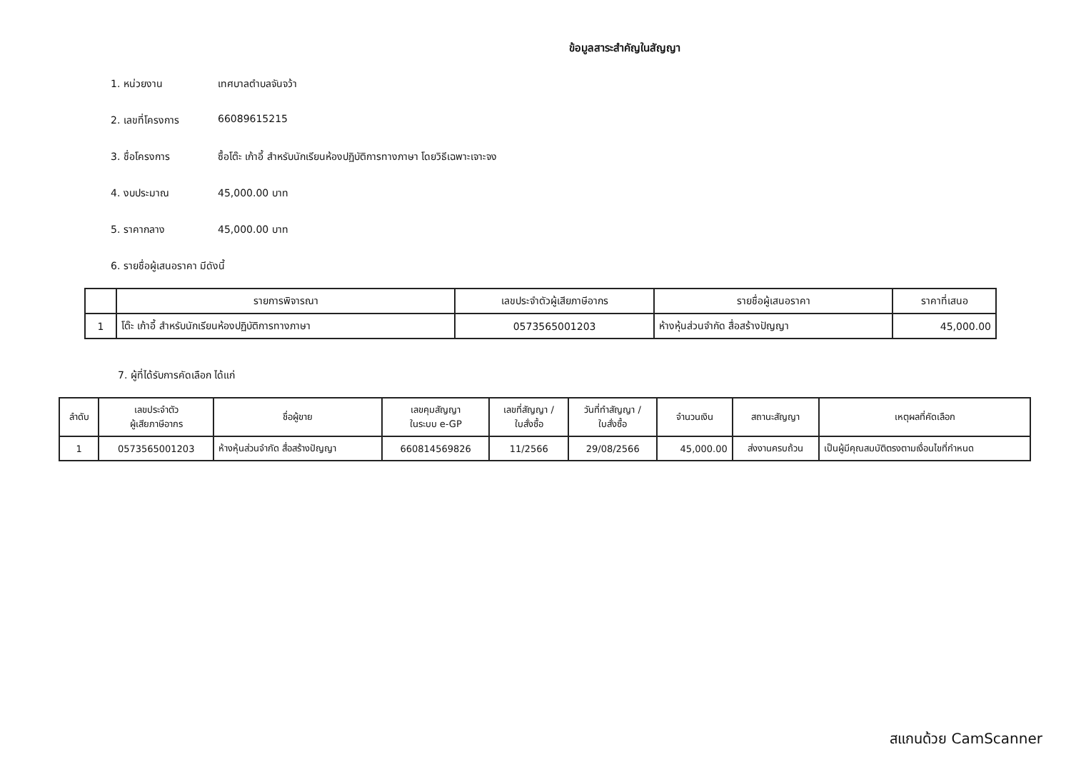ข้อมูลสาระสำคัญในสัญญา
1. หน่วยงาน เทศบาลตำบลจันจว้า
2. เลขที่โครงการ 66089615215
3. ชื่อโครงการ ซื้อโต๊ะ เก้าอี้ สำหรับนักเรียนห้องปฏิบัติการทางภาษา โดยวิธีเฉพาะเจาะจง
4. งบประมาณ 45,000.00 บาท
5. ราคากลาง 45,000.00 บาท
6. รายชื่อผู้เสนอราคา มีดังนี้
| | รายการพิจารณา | เลขประจำตัวผู้เสียภาษีอากร | รายชื่อผู้เสนอราคา | ราคาที่เสนอ |
| --- | --- | --- | --- | --- |
| 1 | โต๊ะ เก้าอี้ สำหรับนักเรียนห้องปฏิบัติการทางภาษา | 0573565001203 | ห้างหุ้นส่วนจำกัด สื่อสร้างปัญญา | 45,000.00 |
7. ผู้ที่ได้รับการคัดเลือก ได้แก่
| ลำดับ | เลขประจำตัว ผู้เสียภาษีอากร | ชื่อผู้ขาย | เลขคุมสัญญา ในระบบ e-GP | เลขที่สัญญา / ใบสั่งซื้อ | วันที่ทำสัญญา / ใบสั่งซื้อ | จำนวนเงิน | สถานะสัญญา | เหตุผลที่คัดเลือก |
| --- | --- | --- | --- | --- | --- | --- | --- | --- |
| 1 | 0573565001203 | ห้างหุ้นส่วนจำกัด สื่อสร้างปัญญา | 660814569826 | 11/2566 | 29/08/2566 | 45,000.00 | ส่งงานครบถ้วน | เป็นผู้มีคุณสมบัติตรงตามเงื่อนไขที่กำหนด |
สแกนด้วย CamScanner